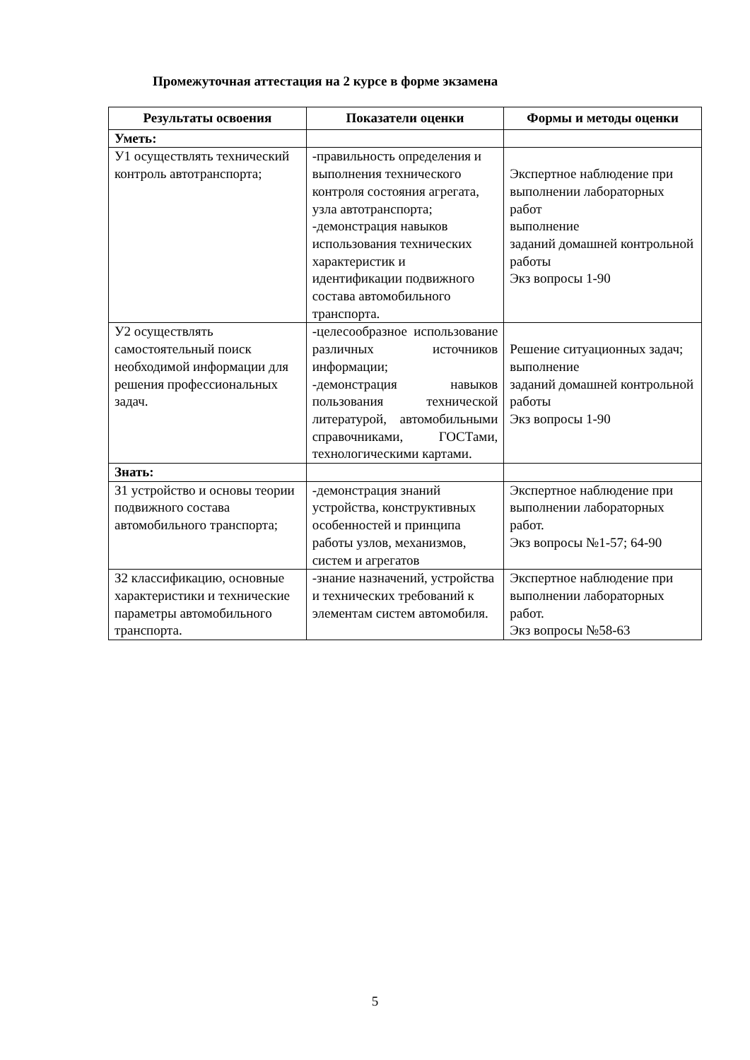Промежуточная аттестация на 2 курсе в форме экзамена
| Результаты освоения | Показатели оценки | Формы и методы оценки |
| --- | --- | --- |
| Уметь: | | |
| У1 осуществлять технический контроль автотранспорта; | -правильность определения и выполнения технического контроля состояния агрегата, узла автотранспорта; -демонстрация навыков использования технических характеристик и идентификации подвижного состава автомобильного транспорта. | Экспертное наблюдение при выполнении лабораторных работ выполнение заданий домашней контрольной работы Экз вопросы 1-90 |
| У2 осуществлять самостоятельный поиск необходимой информации для решения профессиональных задач. | -целесообразное использование различных источников информации; -демонстрация навыков пользования технической литературой, автомобильными справочниками, ГОСТами, технологическими картами. | Решение ситуационных задач; выполнение заданий домашней контрольной работы Экз вопросы 1-90 |
| Знать: | | |
| З1 устройство и основы теории подвижного состава автомобильного транспорта; | -демонстрация знаний устройства, конструктивных особенностей и принципа работы узлов, механизмов, систем и агрегатов | Экспертное наблюдение при выполнении лабораторных работ. Экз вопросы №1-57; 64-90 |
| З2 классификацию, основные характеристики и технические параметры автомобильного транспорта. | -знание назначений, устройства и технических требований к элементам систем автомобиля. | Экспертное наблюдение при выполнении лабораторных работ. Экз вопросы №58-63 |
5